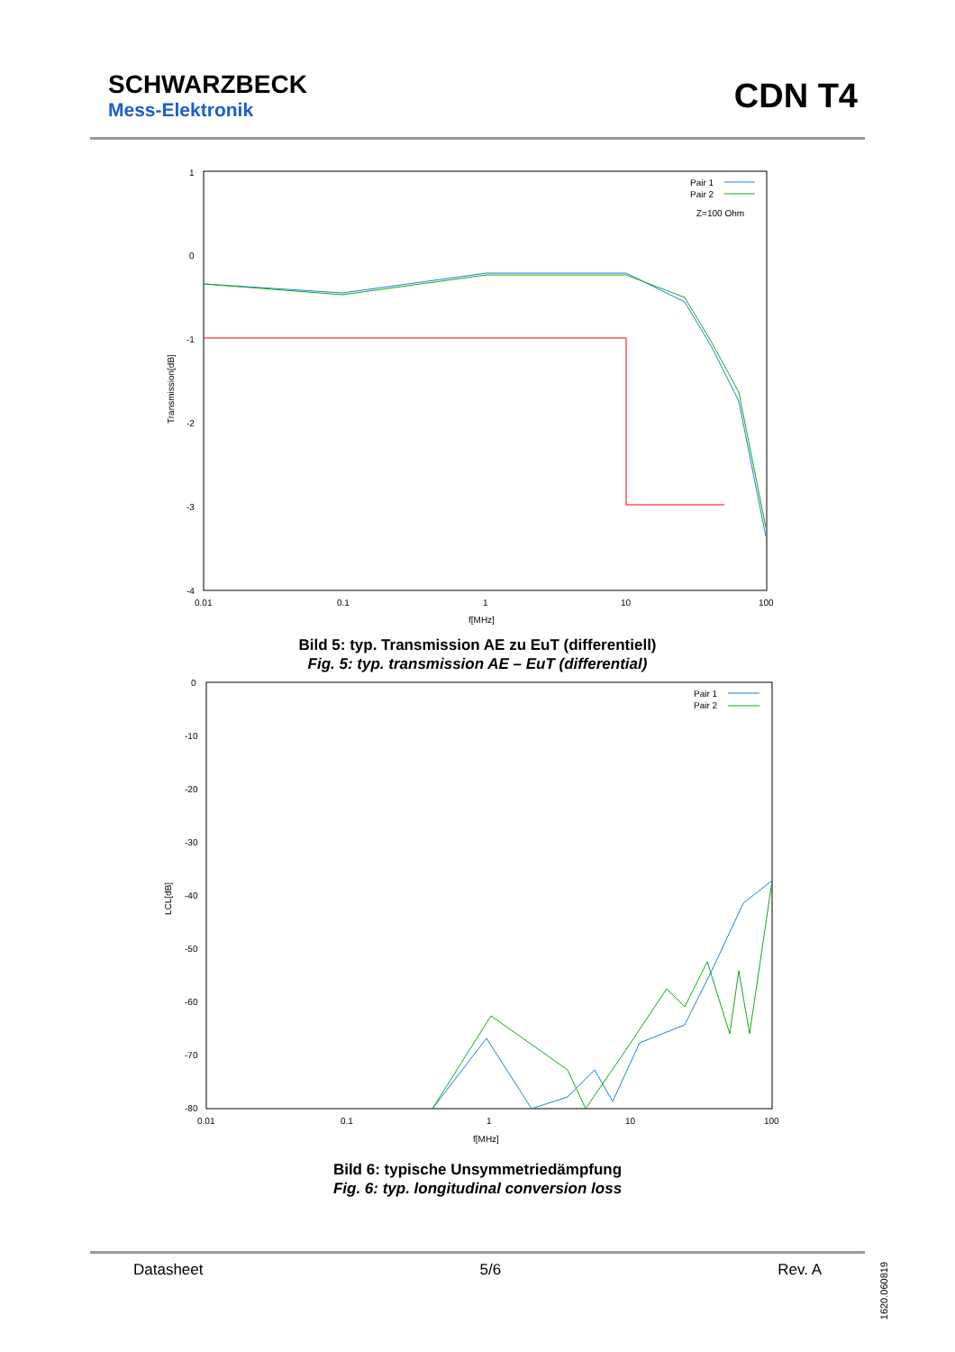SCHWARZBECK
Mess-Elektronik
CDN T4
1
0
-1
-2
-3
-4
0.01
0.1
1
10
100
f[MHz]
Transmission[dB]
Pair 1
Pair 2
Z=100 Ohm
Bild 5: typ. Transmission AE zu EuT (differentiell)
Fig. 5: typ. transmission AE – EuT (differential)
0
-10
-20
-30
-40
-50
-60
-70
-80
0.01
0.1
1
10
100
f[MHz]
LCL[dB]
Pair 1
Pair 2
Bild 6: typische Unsymmetriedämpfung
Fig. 6: typ. longitudinal conversion loss
Datasheet 5/6 Rev. A
1620.060819